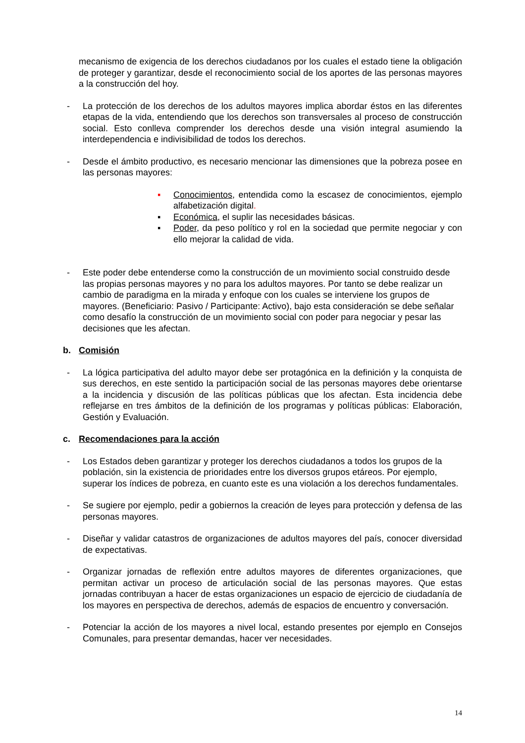mecanismo de exigencia de los derechos ciudadanos por los cuales el estado tiene la obligación de proteger y garantizar, desde el reconocimiento social de los aportes de las personas mayores a la construcción del hoy.
- La protección de los derechos de los adultos mayores implica abordar éstos en las diferentes etapas de la vida, entendiendo que los derechos son transversales al proceso de construcción social. Esto conlleva comprender los derechos desde una visión integral asumiendo la interdependencia e indivisibilidad de todos los derechos.
- Desde el ámbito productivo, es necesario mencionar las dimensiones que la pobreza posee en las personas mayores:
▪ Conocimientos, entendida como la escasez de conocimientos, ejemplo alfabetización digital.
▪ Económica, el suplir las necesidades básicas.
▪ Poder, da peso político y rol en la sociedad que permite negociar y con ello mejorar la calidad de vida.
- Este poder debe entenderse como la construcción de un movimiento social construido desde las propias personas mayores y no para los adultos mayores. Por tanto se debe realizar un cambio de paradigma en la mirada y enfoque con los cuales se interviene los grupos de mayores. (Beneficiario: Pasivo / Participante: Activo), bajo esta consideración se debe señalar como desafío la construcción de un movimiento social con poder para negociar y pesar las decisiones que les afectan.
b. Comisión
- La lógica participativa del adulto mayor debe ser protagónica en la definición y la conquista de sus derechos, en este sentido la participación social de las personas mayores debe orientarse a la incidencia y discusión de las políticas públicas que los afectan. Esta incidencia debe reflejarse en tres ámbitos de la definición de los programas y políticas públicas: Elaboración, Gestión y Evaluación.
c. Recomendaciones para la acción
- Los Estados deben garantizar y proteger los derechos ciudadanos a todos los grupos de la población, sin la existencia de prioridades entre los diversos grupos etáreos. Por ejemplo, superar los índices de pobreza, en cuanto este es una violación a los derechos fundamentales.
- Se sugiere por ejemplo, pedir a gobiernos la creación de leyes para protección y defensa de las personas mayores.
- Diseñar y validar catastros de organizaciones de adultos mayores del país, conocer diversidad de expectativas.
- Organizar jornadas de reflexión entre adultos mayores de diferentes organizaciones, que permitan activar un proceso de articulación social de las personas mayores. Que estas jornadas contribuyan a hacer de estas organizaciones un espacio de ejercicio de ciudadanía de los mayores en perspectiva de derechos, además de espacios de encuentro y conversación.
- Potenciar la acción de los mayores a nivel local, estando presentes por ejemplo en Consejos Comunales, para presentar demandas, hacer ver necesidades.
14